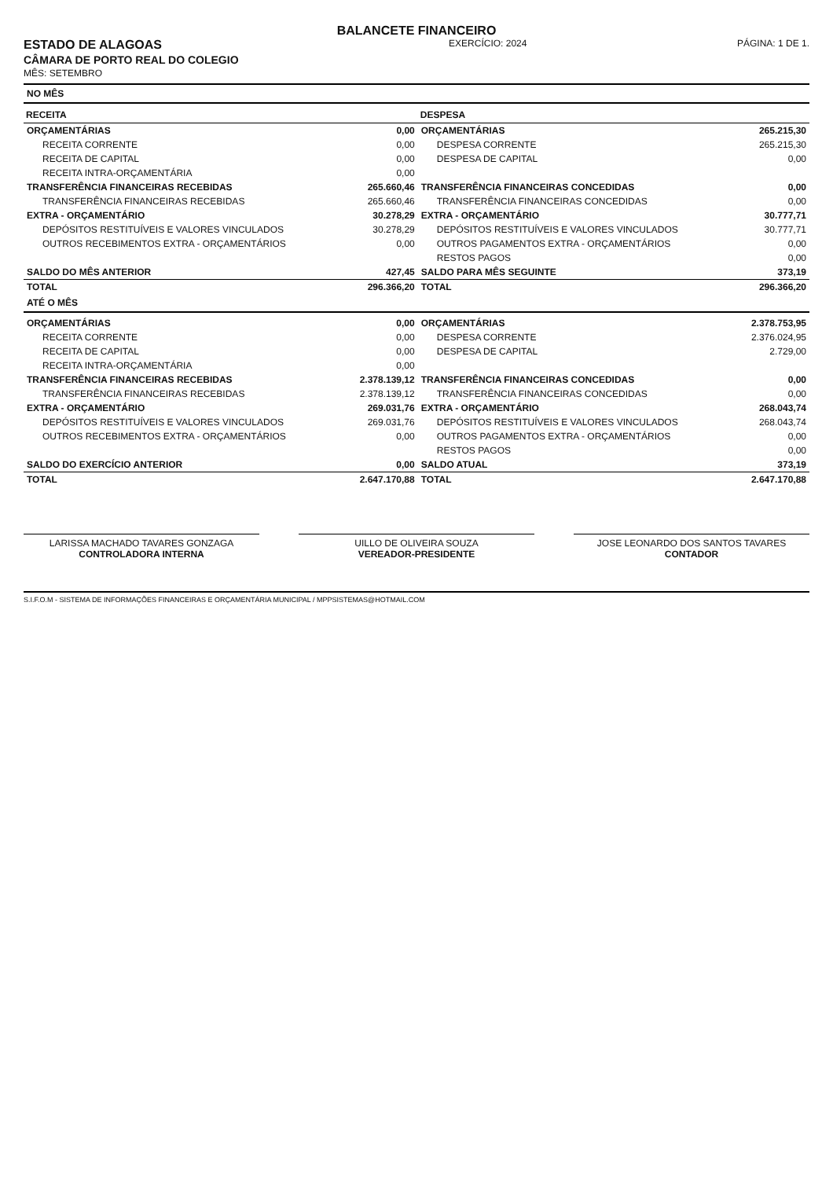BALANCETE FINANCEIRO
ESTADO DE ALAGOAS
CÂMARA DE PORTO REAL DO COLEGIO
MÊS: SETEMBRO
EXERCÍCIO: 2024 PÁGINA: 1 DE 1.
NO MÊS
| RECEITA | | DESPESA | |
| --- | --- | --- | --- |
| ORÇAMENTÁRIAS | 0,00 | ORÇAMENTÁRIAS | 265.215,30 |
| RECEITA CORRENTE | 0,00 | DESPESA CORRENTE | 265.215,30 |
| RECEITA DE CAPITAL | 0,00 | DESPESA DE CAPITAL | 0,00 |
| RECEITA INTRA-ORÇAMENTÁRIA | 0,00 | | |
| TRANSFERÊNCIA FINANCEIRAS RECEBIDAS | 265.660,46 | TRANSFERÊNCIA FINANCEIRAS CONCEDIDAS | 0,00 |
| TRANSFERÊNCIA FINANCEIRAS RECEBIDAS | 265.660,46 | TRANSFERÊNCIA FINANCEIRAS CONCEDIDAS | 0,00 |
| EXTRA - ORÇAMENTÁRIO | 30.278,29 | EXTRA - ORÇAMENTÁRIO | 30.777,71 |
| DEPÓSITOS RESTITUÍVEIS E VALORES VINCULADOS | 30.278,29 | DEPÓSITOS RESTITUÍVEIS E VALORES VINCULADOS | 30.777,71 |
| OUTROS RECEBIMENTOS EXTRA - ORÇAMENTÁRIOS | 0,00 | OUTROS PAGAMENTOS EXTRA - ORÇAMENTÁRIOS | 0,00 |
| | | RESTOS PAGOS | 0,00 |
| SALDO DO MÊS ANTERIOR | 427,45 | SALDO PARA MÊS SEGUINTE | 373,19 |
| TOTAL | 296.366,20 | TOTAL | 296.366,20 |
ATÉ O MÊS
| ORÇAMENTÁRIAS | 0,00 | ORÇAMENTÁRIAS | 2.378.753,95 |
| RECEITA CORRENTE | 0,00 | DESPESA CORRENTE | 2.376.024,95 |
| RECEITA DE CAPITAL | 0,00 | DESPESA DE CAPITAL | 2.729,00 |
| RECEITA INTRA-ORÇAMENTÁRIA | 0,00 | | |
| TRANSFERÊNCIA FINANCEIRAS RECEBIDAS | 2.378.139,12 | TRANSFERÊNCIA FINANCEIRAS CONCEDIDAS | 0,00 |
| TRANSFERÊNCIA FINANCEIRAS RECEBIDAS | 2.378.139,12 | TRANSFERÊNCIA FINANCEIRAS CONCEDIDAS | 0,00 |
| EXTRA - ORÇAMENTÁRIO | 269.031,76 | EXTRA - ORÇAMENTÁRIO | 268.043,74 |
| DEPÓSITOS RESTITUÍVEIS E VALORES VINCULADOS | 269.031,76 | DEPÓSITOS RESTITUÍVEIS E VALORES VINCULADOS | 268.043,74 |
| OUTROS RECEBIMENTOS EXTRA - ORÇAMENTÁRIOS | 0,00 | OUTROS PAGAMENTOS EXTRA - ORÇAMENTÁRIOS | 0,00 |
| | | RESTOS PAGOS | 0,00 |
| SALDO DO EXERCÍCIO ANTERIOR | 0,00 | SALDO ATUAL | 373,19 |
| TOTAL | 2.647.170,88 | TOTAL | 2.647.170,88 |
LARISSA MACHADO TAVARES GONZAGA
CONTROLADORA INTERNA
UILLO DE OLIVEIRA SOUZA
VEREADOR-PRESIDENTE
JOSE LEONARDO DOS SANTOS TAVARES
CONTADOR
S.I.F.O.M - SISTEMA DE INFORMAÇÕES FINANCEIRAS E ORÇAMENTÁRIA MUNICIPAL / MPPSISTEMAS@HOTMAIL.COM